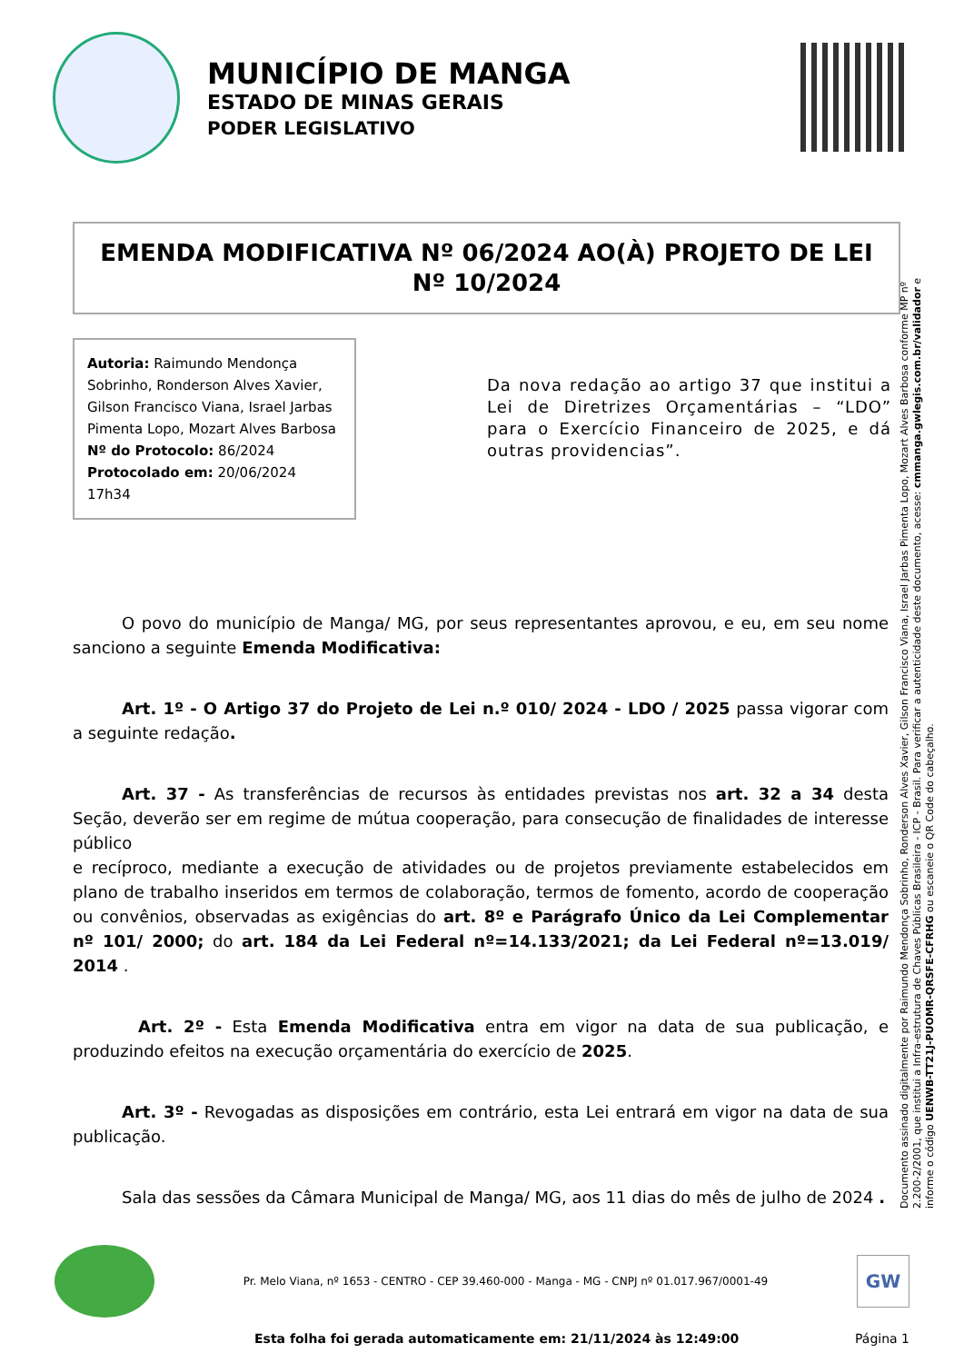MUNICÍPIO DE MANGA
ESTADO DE MINAS GERAIS
PODER LEGISLATIVO
EMENDA MODIFICATIVA Nº 06/2024 AO(À) PROJETO DE LEI Nº 10/2024
Autoria: Raimundo Mendonça Sobrinho, Ronderson Alves Xavier, Gilson Francisco Viana, Israel Jarbas Pimenta Lopo, Mozart Alves Barbosa
Nº do Protocolo: 86/2024
Protocolado em: 20/06/2024 17h34
Da nova redação ao artigo 37 que institui a Lei de Diretrizes Orçamentárias – “LDO” para o Exercício Financeiro de 2025, e dá outras providencias”.
   O povo do município de Manga/ MG, por seus representantes aprovou, e eu, em seu nome sanciono a seguinte Emenda Modificativa:
   Art. 1º - O Artigo 37 do Projeto de Lei n.º 010/ 2024 - LDO / 2025 passa vigorar com a seguinte redação.
   Art. 37 - As transferências de recursos às entidades previstas nos art. 32 a 34 desta Seção, deverão ser em regime de mútua cooperação, para consecução de finalidades de interesse público
e recíproco, mediante a execução de atividades ou de projetos previamente estabelecidos em plano de trabalho inseridos em termos de colaboração, termos de fomento, acordo de cooperação ou convênios, observadas as exigências do art. 8º e Parágrafo Único da Lei Complementar nº 101/ 2000; do art. 184 da Lei Federal nº=14.133/2021; da Lei Federal nº=13.019/ 2014 .
    Art. 2º - Esta Emenda Modificativa entra em vigor na data de sua publicação, e produzindo efeitos na execução orçamentária do exercício de 2025.
   Art. 3º - Revogadas as disposições em contrário, esta Lei entrará em vigor na data de sua publicação.
   Sala das sessões da Câmara Municipal de Manga/ MG, aos 11 dias do mês de julho de 2024 .
Documento assinado digitalmente por Raimundo Mendonça Sobrinho, Ronderson Alves Xavier, Gilson Francisco Viana, Israel Jarbas Pimenta Lopo, Mozart Alves Barbosa conforme MP nº 2.200-2/2001, que institui a Infra-estrutura de Chaves Públicas Brasileira - ICP - Brasil. Para verificar a autenticidade deste documento, acesse: cmmanga.gwlegis.com.br/validador e informe o código UENWB-TT21J-PUOMR-QRSFE-CFRHG ou escaneie o QR Code do cabeçalho.
Pr. Melo Viana, nº 1653 - CENTRO - CEP 39.460-000 - Manga - MG - CNPJ nº 01.017.967/0001-49
GW
Esta folha foi gerada automaticamente em: 21/11/2024 às 12:49:00 Página 1